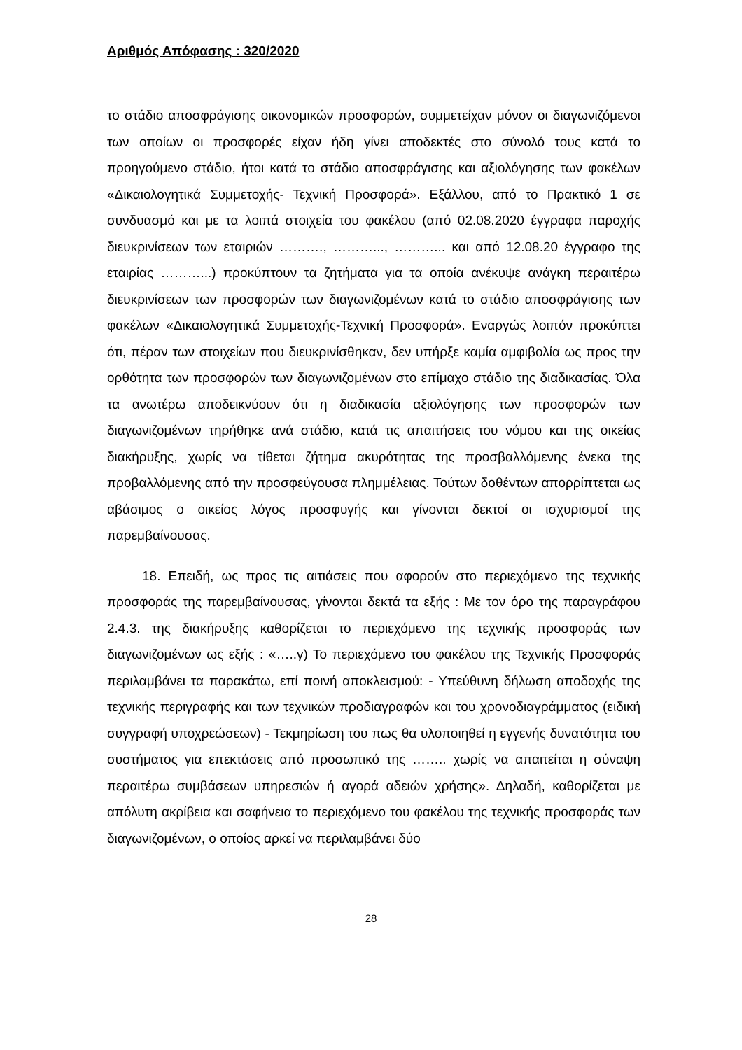Αριθμός Απόφασης : 320/2020
το στάδιο αποσφράγισης οικονομικών προσφορών, συμμετείχαν μόνον οι διαγωνιζόμενοι των οποίων οι προσφορές είχαν ήδη γίνει αποδεκτές στο σύνολό τους κατά το προηγούμενο στάδιο, ήτοι κατά το στάδιο αποσφράγισης και αξιολόγησης των φακέλων «Δικαιολογητικά Συμμετοχής- Τεχνική Προσφορά». Εξάλλου, από το Πρακτικό 1 σε συνδυασμό και με τα λοιπά στοιχεία του φακέλου (από 02.08.2020 έγγραφα παροχής διευκρινίσεων των εταιριών ………., ………..., ………... και από 12.08.20 έγγραφο της εταιρίας ………...) προκύπτουν τα ζητήματα για τα οποία ανέκυψε ανάγκη περαιτέρω διευκρινίσεων των προσφορών των διαγωνιζομένων κατά το στάδιο αποσφράγισης των φακέλων «Δικαιολογητικά Συμμετοχής-Τεχνική Προσφορά». Εναργώς λοιπόν προκύπτει ότι, πέραν των στοιχείων που διευκρινίσθηκαν, δεν υπήρξε καμία αμφιβολία ως προς την ορθότητα των προσφορών των διαγωνιζομένων στο επίμαχο στάδιο της διαδικασίας. Όλα τα ανωτέρω αποδεικνύουν ότι η διαδικασία αξιολόγησης των προσφορών των διαγωνιζομένων τηρήθηκε ανά στάδιο, κατά τις απαιτήσεις του νόμου και της οικείας διακήρυξης, χωρίς να τίθεται ζήτημα ακυρότητας της προσβαλλόμενης ένεκα της προβαλλόμενης από την προσφεύγουσα πλημμέλειας. Τούτων δοθέντων απορρίπτεται ως αβάσιμος ο οικείος λόγος προσφυγής και γίνονται δεκτοί οι ισχυρισμοί της παρεμβαίνουσας.
18. Επειδή, ως προς τις αιτιάσεις που αφορούν στο περιεχόμενο της τεχνικής προσφοράς της παρεμβαίνουσας, γίνονται δεκτά τα εξής : Με τον όρο της παραγράφου 2.4.3. της διακήρυξης καθορίζεται το περιεχόμενο της τεχνικής προσφοράς των διαγωνιζομένων ως εξής : «…..γ) Το περιεχόμενο του φακέλου της Τεχνικής Προσφοράς περιλαμβάνει τα παρακάτω, επί ποινή αποκλεισμού: - Υπεύθυνη δήλωση αποδοχής της τεχνικής περιγραφής και των τεχνικών προδιαγραφών και του χρονοδιαγράμματος (ειδική συγγραφή υποχρεώσεων) - Τεκμηρίωση του πως θα υλοποιηθεί η εγγενής δυνατότητα του συστήματος για επεκτάσεις από προσωπικό της …….. χωρίς να απαιτείται η σύναψη περαιτέρω συμβάσεων υπηρεσιών ή αγορά αδειών χρήσης». Δηλαδή, καθορίζεται με απόλυτη ακρίβεια και σαφήνεια το περιεχόμενο του φακέλου της τεχνικής προσφοράς των διαγωνιζομένων, ο οποίος αρκεί να περιλαμβάνει δύο
28